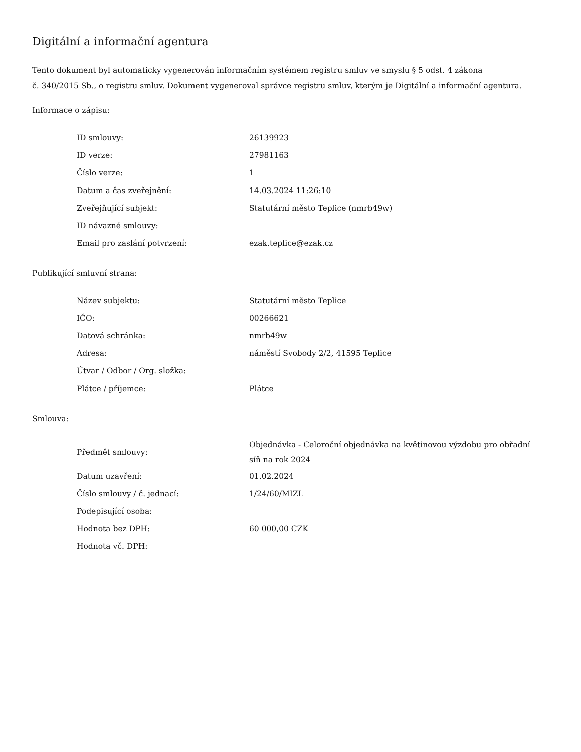Digitální a informační agentura
Tento dokument byl automaticky vygenerován informačním systémem registru smluv ve smyslu § 5 odst. 4 zákona
č. 340/2015 Sb., o registru smluv. Dokument vygeneroval správce registru smluv, kterým je Digitální a informační agentura.
Informace o zápisu:
| ID smlouvy: | 26139923 |
| ID verze: | 27981163 |
| Číslo verze: | 1 |
| Datum a čas zveřejnění: | 14.03.2024 11:26:10 |
| Zveřejňující subjekt: | Statutární město Teplice (nmrb49w) |
| ID návazné smlouvy: | |
| Email pro zaslání potvrzení: | ezak.teplice@ezak.cz |
Publikující smluvní strana:
| Název subjektu: | Statutární město Teplice |
| IČO: | 00266621 |
| Datová schránka: | nmrb49w |
| Adresa: | náměstí Svobody 2/2, 41595 Teplice |
| Útvar / Odbor / Org. složka: | |
| Plátce / příjemce: | Plátce |
Smlouva:
| Předmět smlouvy: | Objednávka - Celoroční objednávka na květinovou výzdobu pro obřadní síň na rok 2024 |
| Datum uzavření: | 01.02.2024 |
| Číslo smlouvy / č. jednací: | 1/24/60/MIZL |
| Podepisující osoba: | |
| Hodnota bez DPH: | 60 000,00 CZK |
| Hodnota vč. DPH: | |